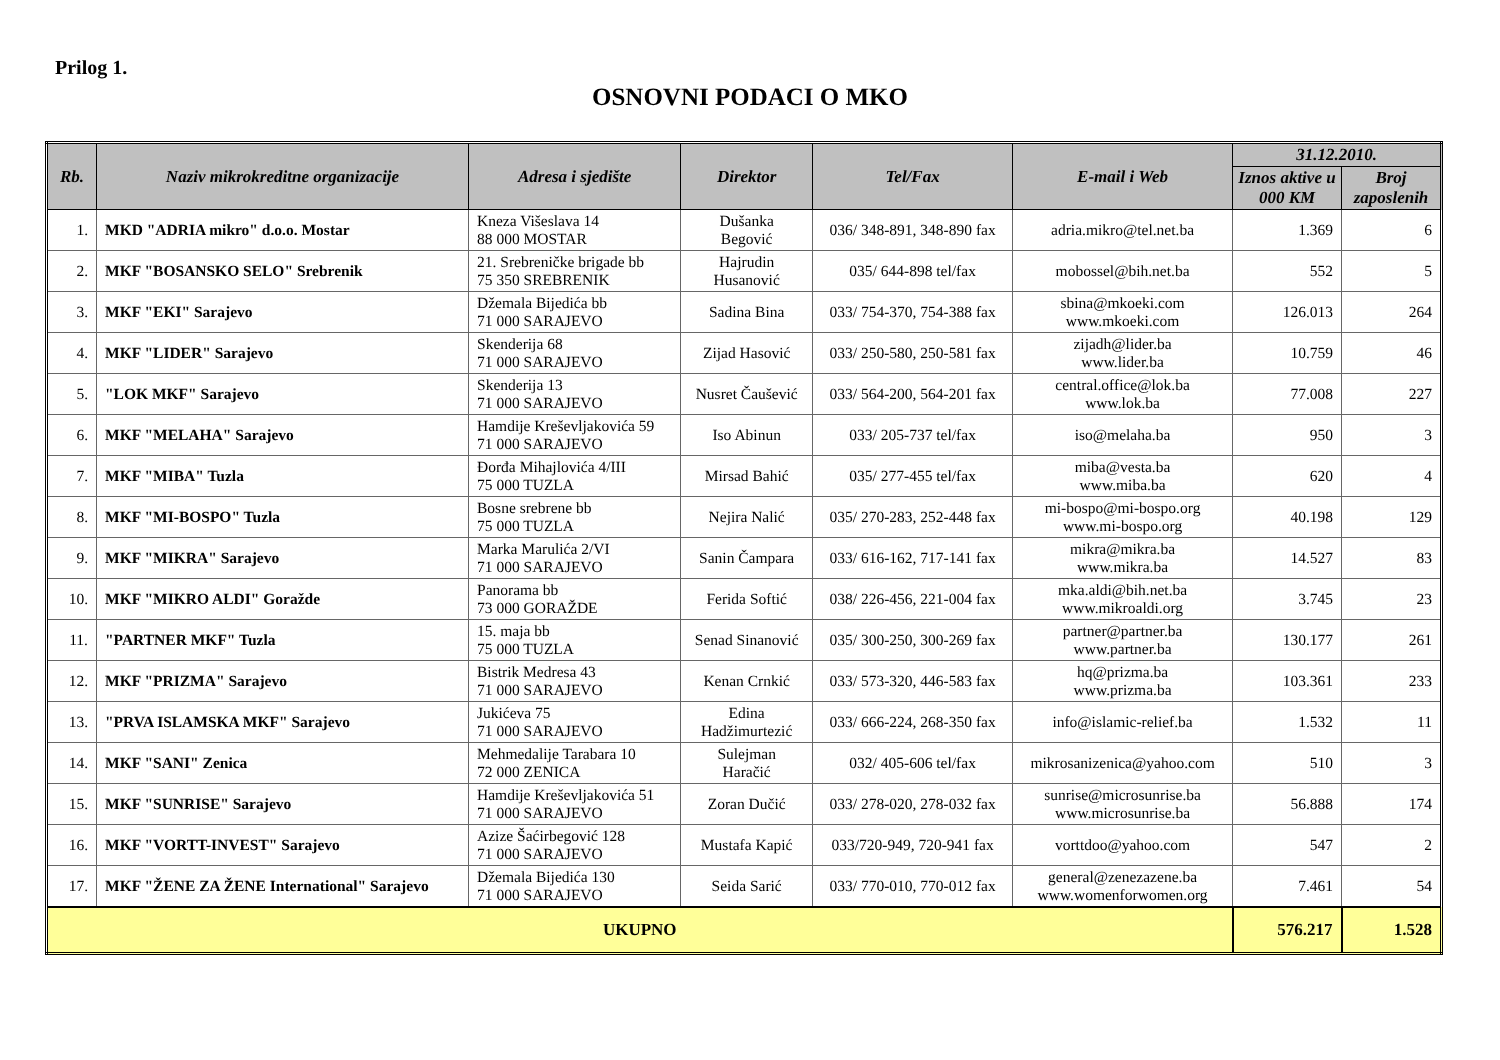Prilog 1.
OSNOVNI PODACI O MKO
| Rb. | Naziv mikrokreditne organizacije | Adresa i sjedište | Direktor | Tel/Fax | E-mail i Web | 31.12.2010. | |
| --- | --- | --- | --- | --- | --- | --- | --- |
| | | | | | | Iznos aktive u 000 KM | Broj zaposlenih |
| 1. | MKD "ADRIA mikro" d.o.o. Mostar | Kneza Višeslava 14 88 000 MOSTAR | Dušanka Begović | 036/ 348-891, 348-890 fax | adria.mikro@tel.net.ba | 1.369 | 6 |
| 2. | MKF "BOSANSKO SELO" Srebrenik | 21. Srebreničke brigade bb 75 350 SREBRENIK | Hajrudin Husanović | 035/ 644-898 tel/fax | mobossel@bih.net.ba | 552 | 5 |
| 3. | MKF "EKI" Sarajevo | Džemala Bijedića bb 71 000 SARAJEVO | Sadina Bina | 033/ 754-370, 754-388 fax | sbina@mkoeki.com www.mkoeki.com | 126.013 | 264 |
| 4. | MKF "LIDER" Sarajevo | Skenderija 68 71 000 SARAJEVO | Zijad Hasović | 033/ 250-580, 250-581 fax | zijadh@lider.ba www.lider.ba | 10.759 | 46 |
| 5. | "LOK MKF" Sarajevo | Skenderija 13 71 000 SARAJEVO | Nusret Čaušević | 033/ 564-200, 564-201 fax | central.office@lok.ba www.lok.ba | 77.008 | 227 |
| 6. | MKF "MELAHA" Sarajevo | Hamdije Kreševljakovića 59 71 000 SARAJEVO | Iso Abinun | 033/ 205-737 tel/fax | iso@melaha.ba | 950 | 3 |
| 7. | MKF "MIBA" Tuzla | Đorđa Mihajlovića 4/III 75 000 TUZLA | Mirsad Bahić | 035/ 277-455 tel/fax | miba@vesta.ba www.miba.ba | 620 | 4 |
| 8. | MKF "MI-BOSPO" Tuzla | Bosne srebrene bb 75 000 TUZLA | Nejira Nalić | 035/ 270-283, 252-448 fax | mi-bospo@mi-bospo.org www.mi-bospo.org | 40.198 | 129 |
| 9. | MKF "MIKRA" Sarajevo | Marka Marulića 2/VI 71 000 SARAJEVO | Sanin Čampara | 033/ 616-162, 717-141 fax | mikra@mikra.ba www.mikra.ba | 14.527 | 83 |
| 10. | MKF "MIKRO ALDI" Goražde | Panorama bb 73 000 GORAŽDE | Ferida Softić | 038/ 226-456, 221-004 fax | mka.aldi@bih.net.ba www.mikroaldi.org | 3.745 | 23 |
| 11. | "PARTNER MKF" Tuzla | 15. maja bb 75 000 TUZLA | Senad Sinanović | 035/ 300-250, 300-269 fax | partner@partner.ba www.partner.ba | 130.177 | 261 |
| 12. | MKF "PRIZMA" Sarajevo | Bistrik Medresa 43 71 000 SARAJEVO | Kenan Crnkić | 033/ 573-320, 446-583 fax | hq@prizma.ba www.prizma.ba | 103.361 | 233 |
| 13. | "PRVA ISLAMSKA MKF" Sarajevo | Jukićeva 75 71 000 SARAJEVO | Edina Hadžimurtezić | 033/ 666-224, 268-350 fax | info@islamic-relief.ba | 1.532 | 11 |
| 14. | MKF "SANI" Zenica | Mehmedalije Tarabara 10 72 000 ZENICA | Sulejman Haračić | 032/ 405-606 tel/fax | mikrosanizenica@yahoo.com | 510 | 3 |
| 15. | MKF "SUNRISE" Sarajevo | Hamdije Kreševljakovića 51 71 000 SARAJEVO | Zoran Dučić | 033/ 278-020, 278-032 fax | sunrise@microsunrise.ba www.microsunrise.ba | 56.888 | 174 |
| 16. | MKF "VORTT-INVEST" Sarajevo | Azize Šaćirbegović 128 71 000 SARAJEVO | Mustafa Kapić | 033/720-949, 720-941 fax | vorttdoo@yahoo.com | 547 | 2 |
| 17. | MKF "ŽENE ZA ŽENE International" Sarajevo | Džemala Bijedića 130 71 000 SARAJEVO | Seida Sarić | 033/ 770-010, 770-012 fax | general@zenezazene.ba www.womenforwomen.org | 7.461 | 54 |
| UKUPNO | | | | | | 576.217 | 1.528 |